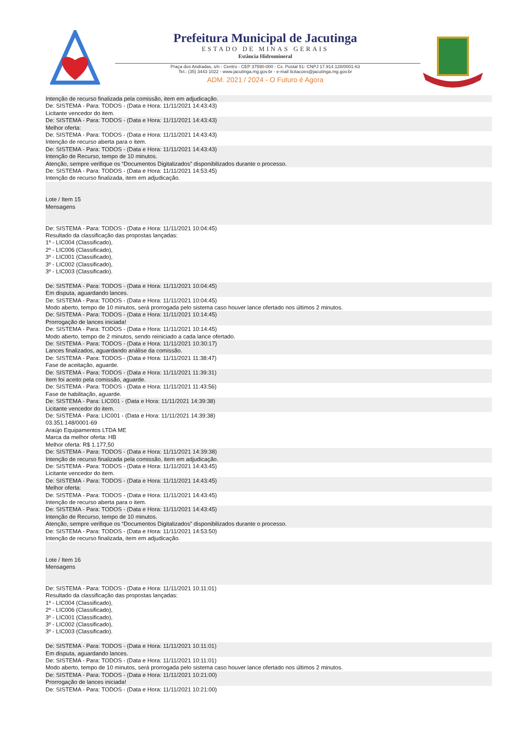Prefeitura Municipal de Jacutinga
ESTADO DE MINAS GERAIS
Estância Hidromineral
Praça dos Andradas, s/n - Centro - CEP 37590-000 - Cx. Postal 51- CNPJ 17.914.128/0001-63
Tel.: (35) 3443 1022 - www.jacutinga.mg.gov.br - e-mail licitacoes@jacutinga.mg.gov.br
ADM. 2021 / 2024 - O Futuro é Agora
Intenção de recurso finalizada pela comissão, item em adjudicação.
De: SISTEMA - Para: TODOS - (Data e Hora: 11/11/2021 14:43:43)
Licitante vencedor do item.
De: SISTEMA - Para: TODOS - (Data e Hora: 11/11/2021 14:43:43)
Melhor oferta:
De: SISTEMA - Para: TODOS - (Data e Hora: 11/11/2021 14:43:43)
Intenção de recurso aberta para o item.
De: SISTEMA - Para: TODOS - (Data e Hora: 11/11/2021 14:43:43)
Intenção de Recurso, tempo de 10 minutos.
Atenção, sempre verifique os “Documentos Digitalizados” disponibilizados durante o processo.
De: SISTEMA - Para: TODOS - (Data e Hora: 11/11/2021 14:53:45)
Intenção de recurso finalizada, item em adjudicação.
Lote / Item 15
Mensagens
De: SISTEMA - Para: TODOS - (Data e Hora: 11/11/2021 10:04:45)
Resultado da classificação das propostas lançadas:
1º - LIC004 (Classificado),
2º - LIC006 (Classificado),
3º - LIC001 (Classificado),
3º - LIC002 (Classificado),
3º - LIC003 (Classificado).
De: SISTEMA - Para: TODOS - (Data e Hora: 11/11/2021 10:04:45)
Em disputa, aguardando lances.
De: SISTEMA - Para: TODOS - (Data e Hora: 11/11/2021 10:04:45)
Modo aberto, tempo de 10 minutos, será prorrogada pelo sistema caso houver lance ofertado nos últimos 2 minutos.
De: SISTEMA - Para: TODOS - (Data e Hora: 11/11/2021 10:14:45)
Prorrogação de lances iniciada!
De: SISTEMA - Para: TODOS - (Data e Hora: 11/11/2021 10:14:45)
Modo aberto, tempo de 2 minutos, sendo reiniciado a cada lance ofertado.
De: SISTEMA - Para: TODOS - (Data e Hora: 11/11/2021 10:30:17)
Lances finalizados, aguardando análise da comissão.
De: SISTEMA - Para: TODOS - (Data e Hora: 11/11/2021 11:38:47)
Fase de aceitação, aguarde.
De: SISTEMA - Para: TODOS - (Data e Hora: 11/11/2021 11:39:31)
Item foi aceito pela comissão, aguarde.
De: SISTEMA - Para: TODOS - (Data e Hora: 11/11/2021 11:43:56)
Fase de habilitação, aguarde.
De: SISTEMA - Para: LIC001 - (Data e Hora: 11/11/2021 14:39:38)
Licitante vencedor do item.
De: SISTEMA - Para: LIC001 - (Data e Hora: 11/11/2021 14:39:38)
03.351.148/0001-69
Araújo Equipamentos LTDA ME
Marca da melhor oferta: HB
Melhor oferta: R$ 1.177,50
De: SISTEMA - Para: TODOS - (Data e Hora: 11/11/2021 14:39:38)
Intenção de recurso finalizada pela comissão, item em adjudicação.
De: SISTEMA - Para: TODOS - (Data e Hora: 11/11/2021 14:43:45)
Licitante vencedor do item.
De: SISTEMA - Para: TODOS - (Data e Hora: 11/11/2021 14:43:45)
Melhor oferta:
De: SISTEMA - Para: TODOS - (Data e Hora: 11/11/2021 14:43:45)
Intenção de recurso aberta para o item.
De: SISTEMA - Para: TODOS - (Data e Hora: 11/11/2021 14:43:45)
Intenção de Recurso, tempo de 10 minutos.
Atenção, sempre verifique os “Documentos Digitalizados” disponibilizados durante o processo.
De: SISTEMA - Para: TODOS - (Data e Hora: 11/11/2021 14:53:50)
Intenção de recurso finalizada, item em adjudicação.
Lote / Item 16
Mensagens
De: SISTEMA - Para: TODOS - (Data e Hora: 11/11/2021 10:11:01)
Resultado da classificação das propostas lançadas:
1º - LIC004 (Classificado),
2º - LIC006 (Classificado),
3º - LIC001 (Classificado),
3º - LIC002 (Classificado),
3º - LIC003 (Classificado).
De: SISTEMA - Para: TODOS - (Data e Hora: 11/11/2021 10:11:01)
Em disputa, aguardando lances.
De: SISTEMA - Para: TODOS - (Data e Hora: 11/11/2021 10:11:01)
Modo aberto, tempo de 10 minutos, será prorrogada pelo sistema caso houver lance ofertado nos últimos 2 minutos.
De: SISTEMA - Para: TODOS - (Data e Hora: 11/11/2021 10:21:00)
Prorrogação de lances iniciada!
De: SISTEMA - Para: TODOS - (Data e Hora: 11/11/2021 10:21:00)